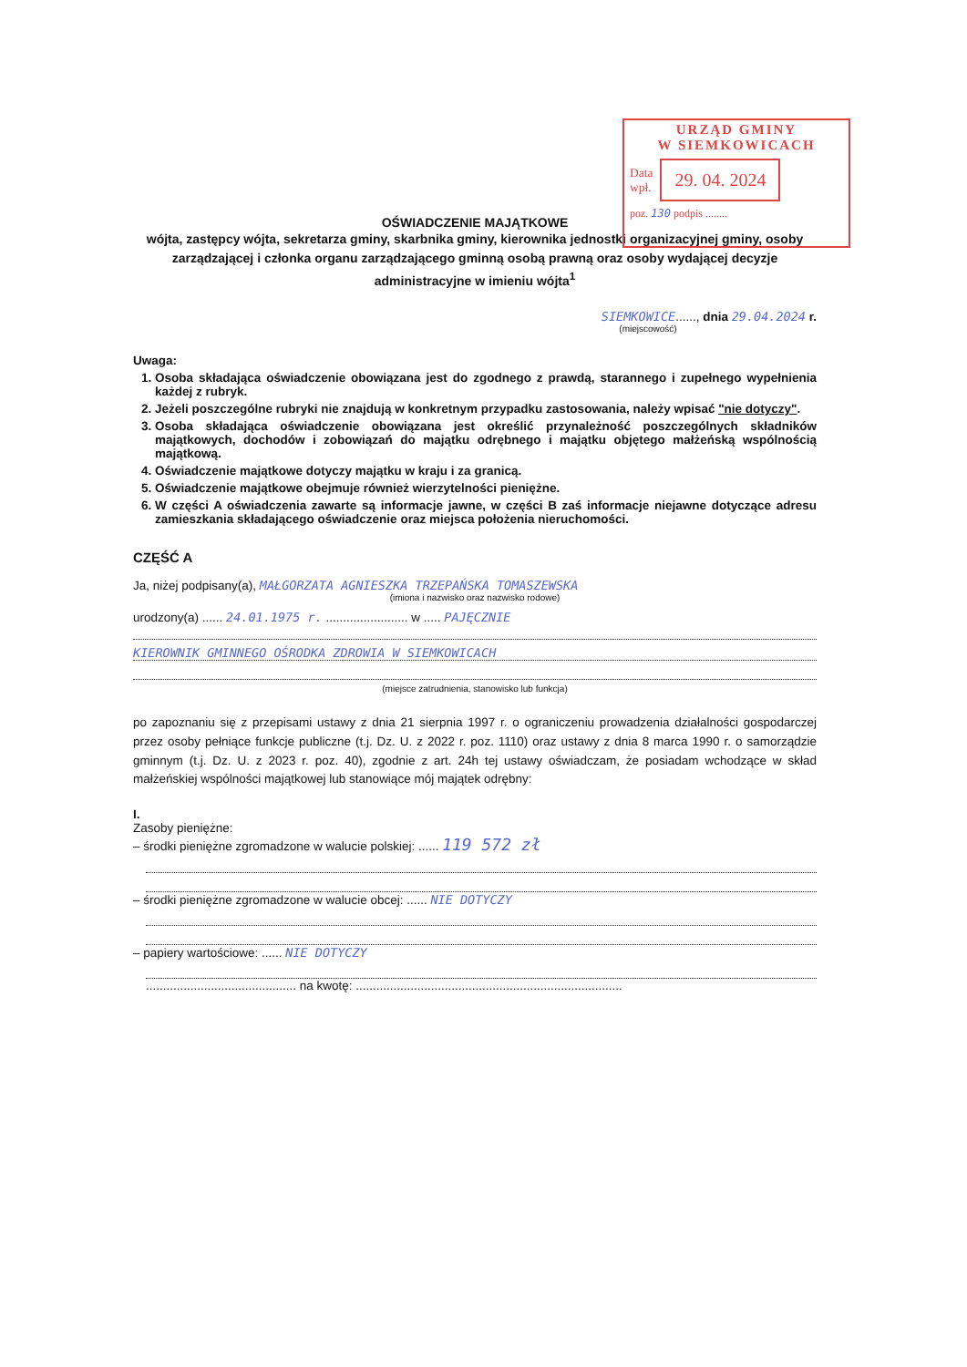URZĄD GMINY
W SIEMKOWICACH
Data
wpł. 29. 04. 2024
poz. 130 podpis ........
OŚWIADCZENIE MAJĄTKOWE
wójta, zastępcy wójta, sekretarza gminy, skarbnika gminy, kierownika jednostki organizacyjnej gminy, osoby zarządzającej i członka organu zarządzającego gminną osobą prawną oraz osoby wydającej decyzje administracyjne w imieniu wójta<sup>1</sup>
SIEMKOWICE......, dnia 29.04.2024 r.
(miejscowość)
Uwaga:
1. Osoba składająca oświadczenie obowiązana jest do zgodnego z prawdą, starannego i zupełnego wypełnienia każdej z rubryk.
2. Jeżeli poszczególne rubryki nie znajdują w konkretnym przypadku zastosowania, należy wpisać "nie dotyczy".
3. Osoba składająca oświadczenie obowiązana jest określić przynależność poszczególnych składników majątkowych, dochodów i zobowiązań do majątku odrębnego i majątku objętego małżeńską wspólnością majątkową.
4. Oświadczenie majątkowe dotyczy majątku w kraju i za granicą.
5. Oświadczenie majątkowe obejmuje również wierzytelności pieniężne.
6. W części A oświadczenia zawarte są informacje jawne, w części B zaś informacje niejawne dotyczące adresu zamieszkania składającego oświadczenie oraz miejsca położenia nieruchomości.
CZĘŚĆ A
Ja, niżej podpisany(a), MAŁGORZATA AGNIESZKA TRZEPAŃSKA TOMASZEWSKA
(imiona i nazwisko oraz nazwisko rodowe)
urodzony(a) ...... 24.01.1975 r. ........................ w ..... PAJĘCZNIE
KIEROWNIK GMINNEGO OŚRODKA ZDROWIA W SIEMKOWICACH
(miejsce zatrudnienia, stanowisko lub funkcja)
po zapoznaniu się z przepisami ustawy z dnia 21 sierpnia 1997 r. o ograniczeniu prowadzenia działalności gospodarczej przez osoby pełniące funkcje publiczne (t.j. Dz. U. z 2022 r. poz. 1110) oraz ustawy z dnia 8 marca 1990 r. o samorządzie gminnym (t.j. Dz. U. z 2023 r. poz. 40), zgodnie z art. 24h tej ustawy oświadczam, że posiadam wchodzące w skład małżeńskiej wspólności majątkowej lub stanowiące mój majątek odrębny:
I.
Zasoby pieniężne:
– środki pieniężne zgromadzone w walucie polskiej: ...... 119 572 zł
– środki pieniężne zgromadzone w walucie obcej: ...... NIE DOTYCZY
– papiery wartościowe: ...... NIE DOTYCZY
............................................ na kwotę: ..............................................................................